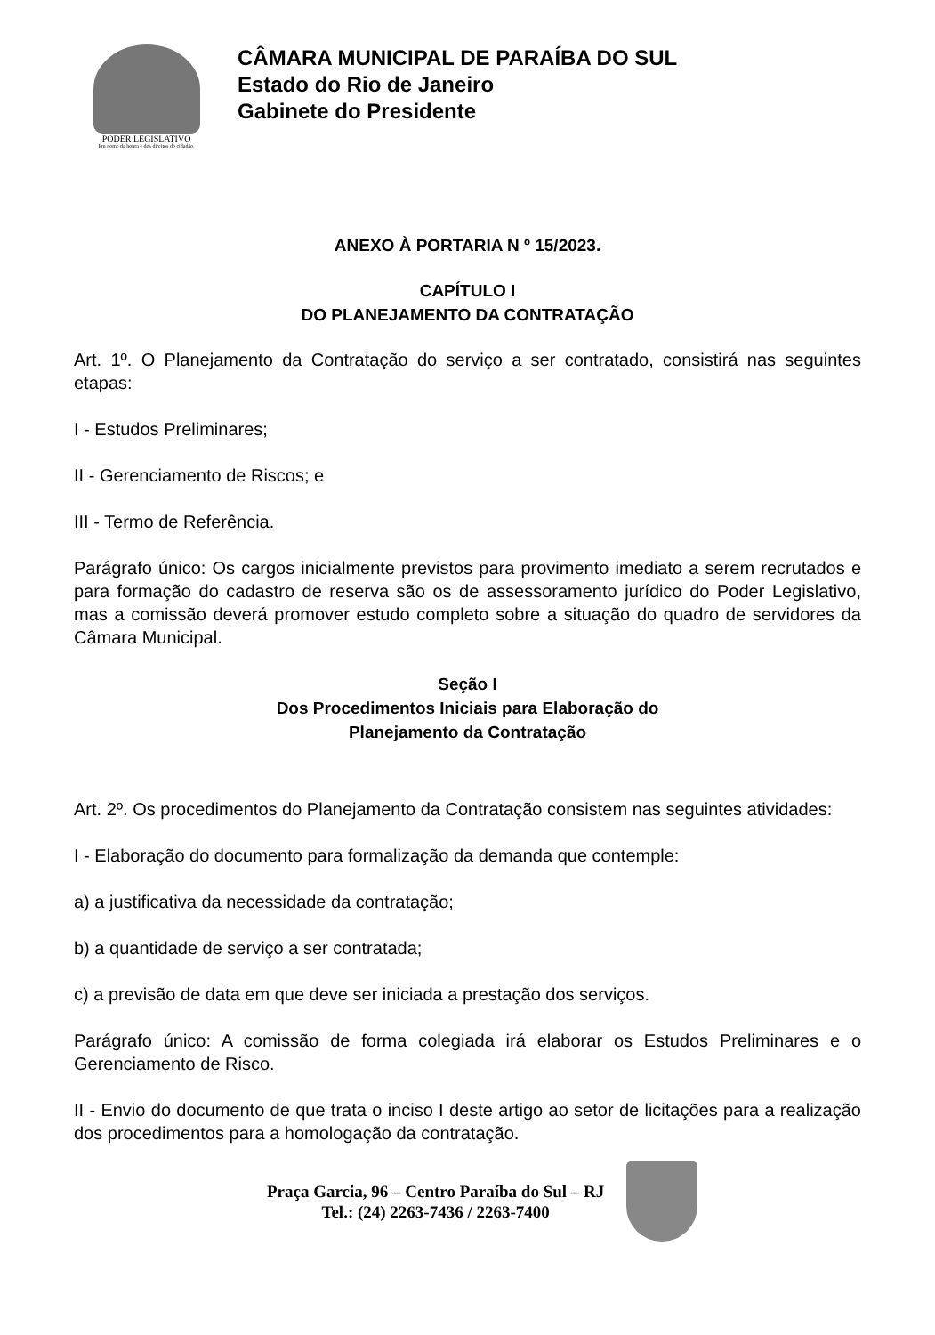PODER LEGISLATIVO
Em nome da honra e dos direitos do cidadão.
CÂMARA MUNICIPAL DE PARAÍBA DO SUL
Estado do Rio de Janeiro
Gabinete do Presidente
ANEXO À PORTARIA N º 15/2023.
CAPÍTULO I
DO PLANEJAMENTO DA CONTRATAÇÃO
Art. 1º. O Planejamento da Contratação do serviço a ser contratado, consistirá nas seguintes etapas:
I - Estudos Preliminares;
II - Gerenciamento de Riscos; e
III - Termo de Referência.
Parágrafo único: Os cargos inicialmente previstos para provimento imediato a serem recrutados e para formação do cadastro de reserva são os de assessoramento jurídico do Poder Legislativo, mas a comissão deverá promover estudo completo sobre a situação do quadro de servidores da Câmara Municipal.
Seção I
Dos Procedimentos Iniciais para Elaboração do
Planejamento da Contratação
Art. 2º. Os procedimentos do Planejamento da Contratação consistem nas seguintes atividades:
I - Elaboração do documento para formalização da demanda que contemple:
a) a justificativa da necessidade da contratação;
b) a quantidade de serviço a ser contratada;
c) a previsão de data em que deve ser iniciada a prestação dos serviços.
Parágrafo único: A comissão de forma colegiada irá elaborar os Estudos Preliminares e o Gerenciamento de Risco.
II - Envio do documento de que trata o inciso I deste artigo ao setor de licitações para a realização dos procedimentos para a homologação da contratação.
Praça Garcia, 96 – Centro Paraíba do Sul – RJ
Tel.: (24) 2263-7436 / 2263-7400